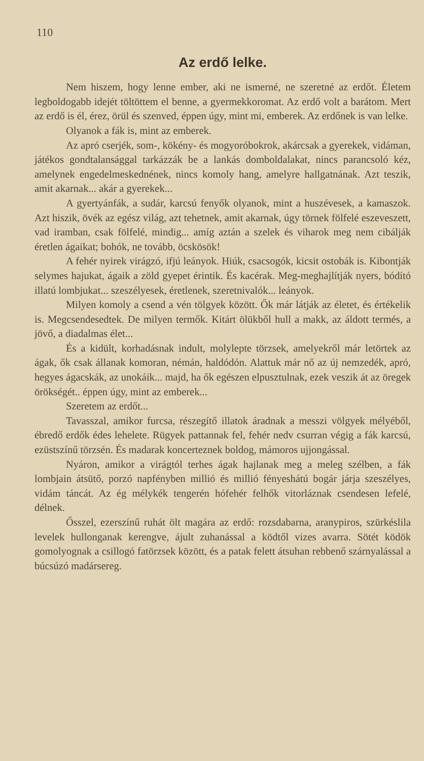110
Az erdő lelke.
Nem hiszem, hogy lenne ember, aki ne ismerné, ne szeretné az erdőt. Életem legboldogabb idejét töltöttem el benne, a gyermekkoromat. Az erdő volt a barátom. Mert az erdő is él, érez, örül és szenved, éppen úgy, mint mi, emberek. Az erdőnek is van lelke.
Olyanok a fák is, mint az emberek.
Az apró cserjék, som-, kökény- és mogyoróbokrok, akárcsak a gyerekek, vidáman, játékos gondtalansággal tarkázzák be a lankás domboldalakat, nincs parancsoló kéz, amelynek engedelmeskednének, nincs komoly hang, amelyre hallgatnának. Azt teszik, amit akarnak... akár a gyerekek...
A gyertyánfák, a sudár, karcsú fenyők olyanok, mint a huszévesek, a kamaszok. Azt hiszik, övék az egész világ, azt tehetnek, amit akarnak, úgy törnek fölfelé eszeveszett, vad iramban, csak fölfelé, mindig... amíg aztán a szelek és viharok meg nem cibálják éretlen ágaikat; bohók, ne tovább, öcskösök!
A fehér nyirek virágzó, ifjú leányok. Hiúk, csacsogók, kicsit ostobák is. Kibontják selymes hajukat, ágaik a zöld gyepet érintik. És kacérak. Meg-meghajlítják nyers, bódító illatú lombjukat... szeszélyesek, éretlenek, szeretnivalók... leányok.
Milyen komoly a csend a vén tölgyek között. Ők már látják az életet, és értékelik is. Megcsendesedtek. De milyen termők. Kitárt ölükből hull a makk, az áldott termés, a jövő, a diadalmas élet...
És a kidült, korhadásnak indult, molylepte törzsek, amelyekről már letörtek az ágak, ők csak állanak komoran, némán, haldódón. Alattuk már nő az új nemzedék, apró, hegyes ágacskák, az unokáik... majd, ha ők egészen elpusztulnak, ezek veszik át az öregek örökségét.. éppen úgy, mint az emberek...
Szeretem az erdőt...
Tavasszal, amikor furcsa, részegítő illatok áradnak a messzi völgyek mélyéből, ébredő erdők édes lehelete. Rügyek pattannak fel, fehér nedv csurran végig a fák karcsú, ezüstszínű törzsén. És madarak koncerteznek boldog, mámoros ujjongással.
Nyáron, amikor a virágtól terhes ágak hajlanak meg a meleg szélben, a fák lombjain átsütő, porzó napfényben millió és millió fényeshátú bogár járja szeszélyes, vidám táncát. Az ég mélykék tengerén hófehér felhők vitorláznak csendesen lefelé, délnek.
Ősszel, ezerszínű ruhát ölt magára az erdő: rozsdabarna, aranypiros, szürkéslila levelek hullonganak kerengve, ájult zuhanással a ködtől vizes avarra. Sötét ködök gomolyognak a csillogó fatörzsek között, és a patak felett átsuhan rebbenő szárnyalással a búcsúzó madársereg.